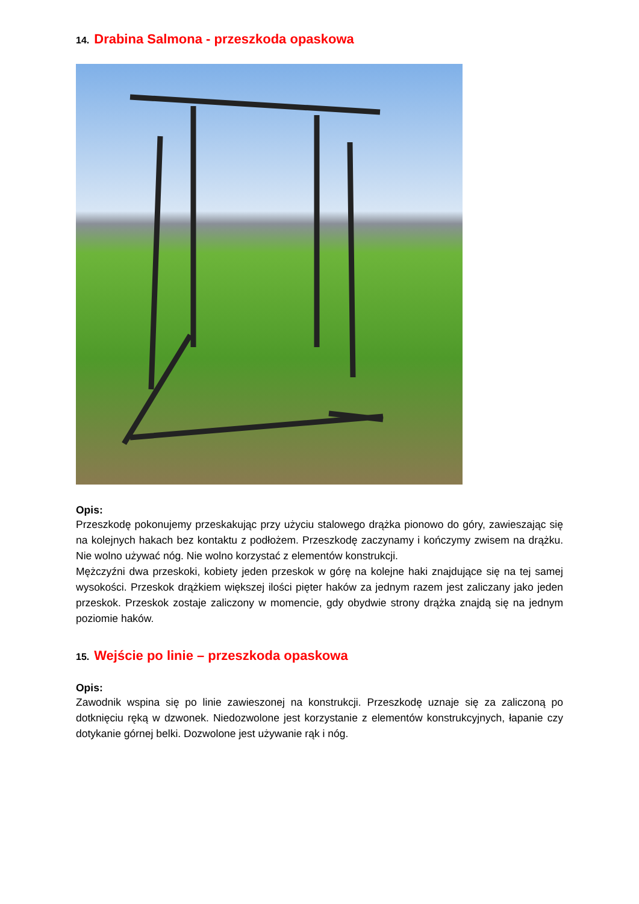14. Drabina Salmona - przeszkoda opaskowa
Opis:
Przeszkodę pokonujemy przeskakując przy użyciu stalowego drążka pionowo do góry, zawieszając się na kolejnych hakach bez kontaktu z podłożem. Przeszkodę zaczynamy i kończymy zwisem na drążku. Nie wolno używać nóg. Nie wolno korzystać z elementów konstrukcji.
Mężczyźni dwa przeskoki, kobiety jeden przeskok w górę na kolejne haki znajdujące się na tej samej wysokości. Przeskok drążkiem większej ilości pięter haków za jednym razem jest zaliczany jako jeden przeskok. Przeskok zostaje zaliczony w momencie, gdy obydwie strony drążka znajdą się na jednym poziomie haków.
15. Wejście po linie – przeszkoda opaskowa
Opis:
Zawodnik wspina się po linie zawieszonej na konstrukcji. Przeszkodę uznaje się za zaliczoną po dotknięciu ręką w dzwonek. Niedozwolone jest korzystanie z elementów konstrukcyjnych, łapanie czy dotykanie górnej belki. Dozwolone jest używanie rąk i nóg.